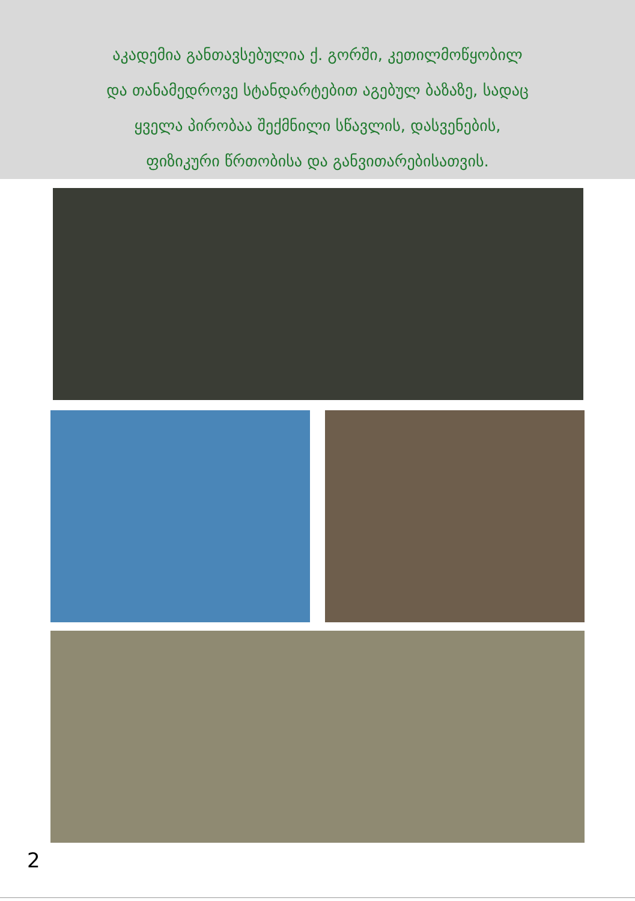აკადემია განთავსებულია ქ. გორში, კეთილმოწყობილ
და თანამედროვე სტანდარტებით აგებულ ბაზაზე, სადაც
ყველა პირობაა შექმნილი სწავლის, დასვენების,
ფიზიკური წრთობისა და განვითარებისათვის.
2